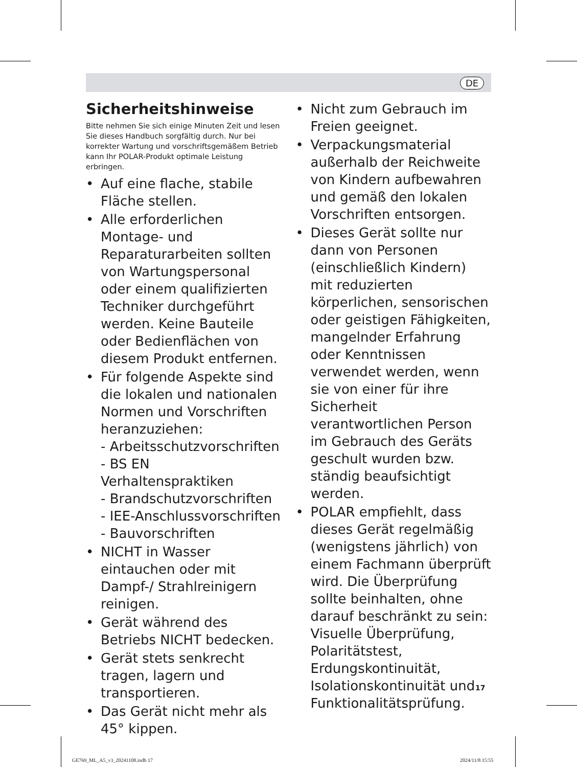DE
Sicherheitshinweise
Bitte nehmen Sie sich einige Minuten Zeit und lesen Sie dieses Handbuch sorgfältig durch. Nur bei korrekter Wartung und vorschriftsgemäßem Betrieb kann Ihr POLAR-Produkt optimale Leistung erbringen.
• Auf eine flache, stabile Fläche stellen.
• Alle erforderlichen Montage- und Reparaturarbeiten sollten von Wartungspersonal oder einem qualifizierten Techniker durchgeführt werden. Keine Bauteile oder Bedienflächen von diesem Produkt entfernen.
• Für folgende Aspekte sind die lokalen und nationalen Normen und Vorschriften heranzuziehen:
- Arbeitsschutzvorschriften
- BS EN Verhaltenspraktiken
- Brandschutzvorschriften
- IEE-Anschlussvorschriften
- Bauvorschriften
• NICHT in Wasser eintauchen oder mit Dampf-/ Strahlreinigern reinigen.
• Gerät während des Betriebs NICHT bedecken.
• Gerät stets senkrecht tragen, lagern und transportieren.
• Das Gerät nicht mehr als 45° kippen.
• Nicht zum Gebrauch im Freien geeignet.
• Verpackungsmaterial außerhalb der Reichweite von Kindern aufbewahren und gemäß den lokalen Vorschriften entsorgen.
• Dieses Gerät sollte nur dann von Personen (einschließlich Kindern) mit reduzierten körperlichen, sensorischen oder geistigen Fähigkeiten, mangelnder Erfahrung oder Kenntnissen verwendet werden, wenn sie von einer für ihre Sicherheit verantwortlichen Person im Gebrauch des Geräts geschult wurden bzw. ständig beaufsichtigt werden.
• POLAR empfiehlt, dass dieses Gerät regelmäßig (wenigstens jährlich) von einem Fachmann überprüft wird. Die Überprüfung sollte beinhalten, ohne darauf beschränkt zu sein: Visuelle Überprüfung, Polaritätstest, Erdungskontinuität, Isolationskontinuität und Funktionalitätsprüfung.
17
GE769_ML_A5_v3_20241108.indb 17
2024/11/8 15:55